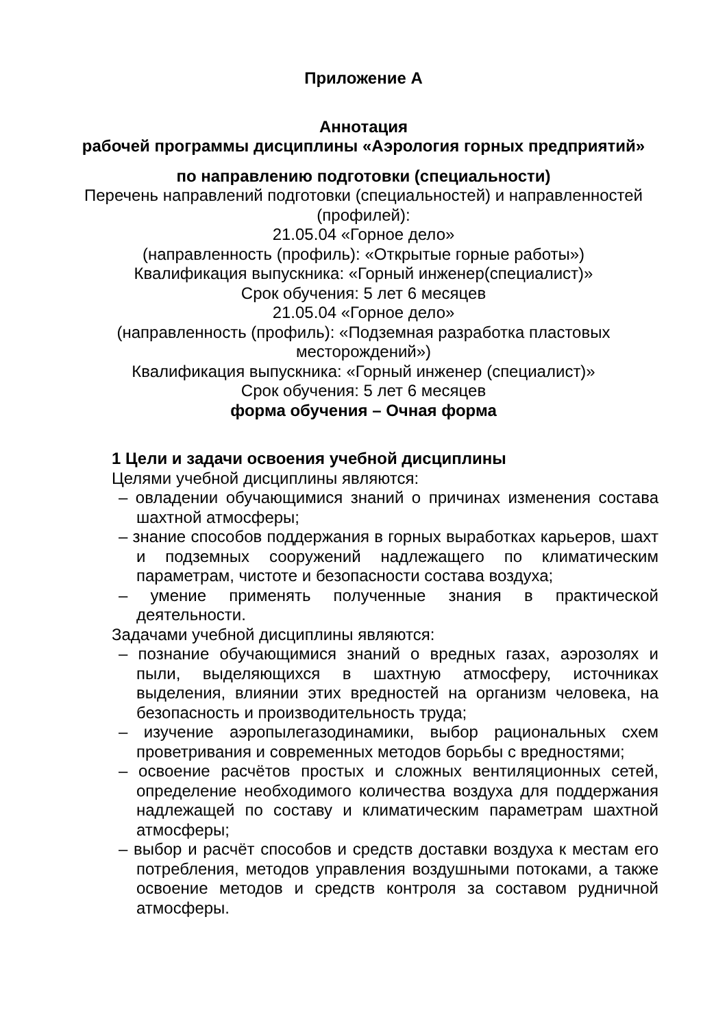Приложение А
Аннотация
рабочей программы дисциплины «Аэрология горных предприятий»
по направлению подготовки (специальности)
Перечень направлений подготовки (специальностей) и направленностей (профилей):
21.05.04 «Горное дело»
(направленность (профиль): «Открытые горные работы»)
Квалификация выпускника: «Горный инженер(специалист)»
Срок обучения: 5 лет 6 месяцев
21.05.04 «Горное дело»
(направленность (профиль): «Подземная разработка пластовых месторождений»)
Квалификация выпускника: «Горный инженер (специалист)»
Срок обучения: 5 лет 6 месяцев
форма обучения – Очная форма
1 Цели и задачи освоения учебной дисциплины
Целями учебной дисциплины являются:
– овладении обучающимися знаний о причинах изменения состава шахтной атмосферы;
– знание способов поддержания в горных выработках карьеров, шахт и подземных сооружений надлежащего по климатическим параметрам, чистоте и безопасности состава воздуха;
– умение применять полученные знания в практической деятельности.
Задачами учебной дисциплины являются:
– познание обучающимися знаний о вредных газах, аэрозолях и пыли, выделяющихся в шахтную атмосферу, источниках выделения, влиянии этих вредностей на организм человека, на безопасность и производительность труда;
– изучение аэропылегазодинамики, выбор рациональных схем проветривания и современных методов борьбы с вредностями;
– освоение расчётов простых и сложных вентиляционных сетей, определение необходимого количества воздуха для поддержания надлежащей по составу и климатическим параметрам шахтной атмосферы;
– выбор и расчёт способов и средств доставки воздуха к местам его потребления, методов управления воздушными потоками, а также освоение методов и средств контроля за составом рудничной атмосферы.